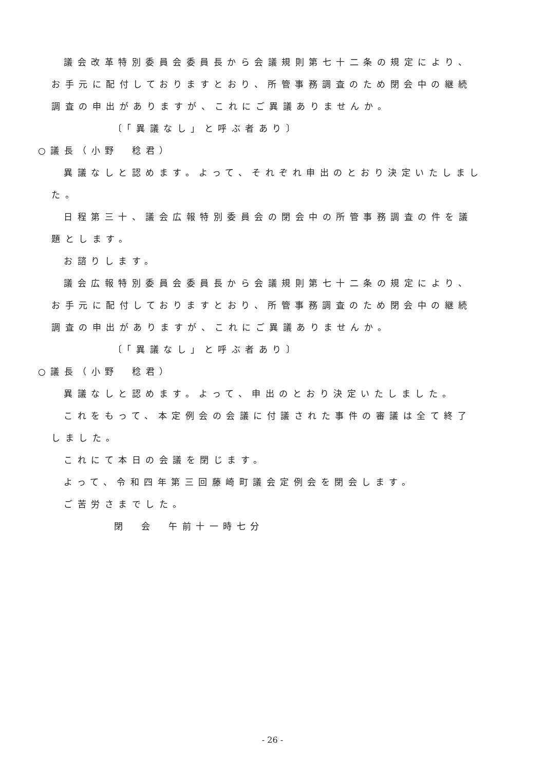議会改革特別委員会委員長から会議規則第七十二条の規定により、お手元に配付しておりますとおり、所管事務調査のため閉会中の継続調査の申出がありますが、これにご異議ありませんか。
〔「異議なし」と呼ぶ者あり〕
○議長（小野　稔君）
異議なしと認めます。よって、それぞれ申出のとおり決定いたしました。
日程第三十、議会広報特別委員会の閉会中の所管事務調査の件を議題とします。
お諮りします。
議会広報特別委員会委員長から会議規則第七十二条の規定により、お手元に配付しておりますとおり、所管事務調査のため閉会中の継続調査の申出がありますが、これにご異議ありませんか。
〔「異議なし」と呼ぶ者あり〕
○議長（小野　稔君）
異議なしと認めます。よって、申出のとおり決定いたしました。
これをもって、本定例会の会議に付議された事件の審議は全て終了しました。
これにて本日の会議を閉じます。
よって、令和四年第三回藤崎町議会定例会を閉会します。
ご苦労さまでした。
閉　会　午前十一時七分
- 26 -